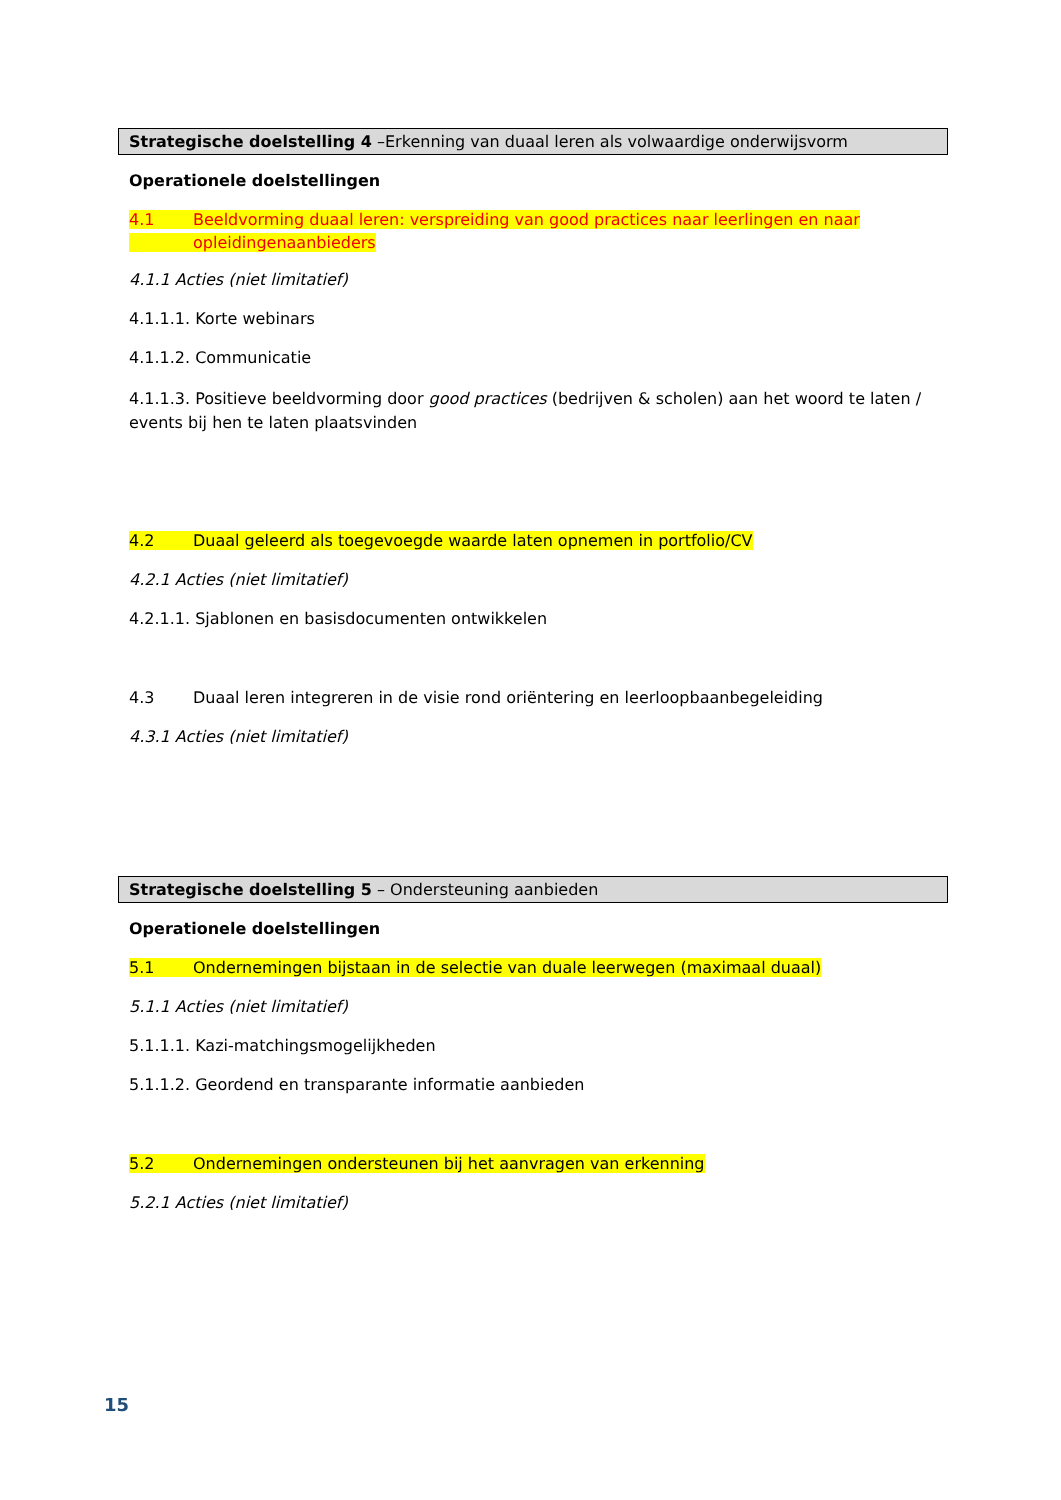Strategische doelstelling 4 –Erkenning van duaal leren als volwaardige onderwijsvorm
Operationele doelstellingen
4.1 Beeldvorming duaal leren: verspreiding van good practices naar leerlingen en naar
opleidingenaanbieders
4.1.1 Acties (niet limitatief)
4.1.1.1. Korte webinars
4.1.1.2. Communicatie
4.1.1.3. Positieve beeldvorming door good practices (bedrijven & scholen) aan het woord te laten / events bij hen te laten plaatsvinden
4.2 Duaal geleerd als toegevoegde waarde laten opnemen in portfolio/CV
4.2.1 Acties (niet limitatief)
4.2.1.1. Sjablonen en basisdocumenten ontwikkelen
4.3 Duaal leren integreren in de visie rond oriëntering en leerloopbaanbegeleiding
4.3.1 Acties (niet limitatief)
Strategische doelstelling 5 – Ondersteuning aanbieden
Operationele doelstellingen
5.1 Ondernemingen bijstaan in de selectie van duale leerwegen (maximaal duaal)
5.1.1 Acties (niet limitatief)
5.1.1.1. Kazi-matchingsmogelijkheden
5.1.1.2. Geordend en transparante informatie aanbieden
5.2 Ondernemingen ondersteunen bij het aanvragen van erkenning
5.2.1 Acties (niet limitatief)
15